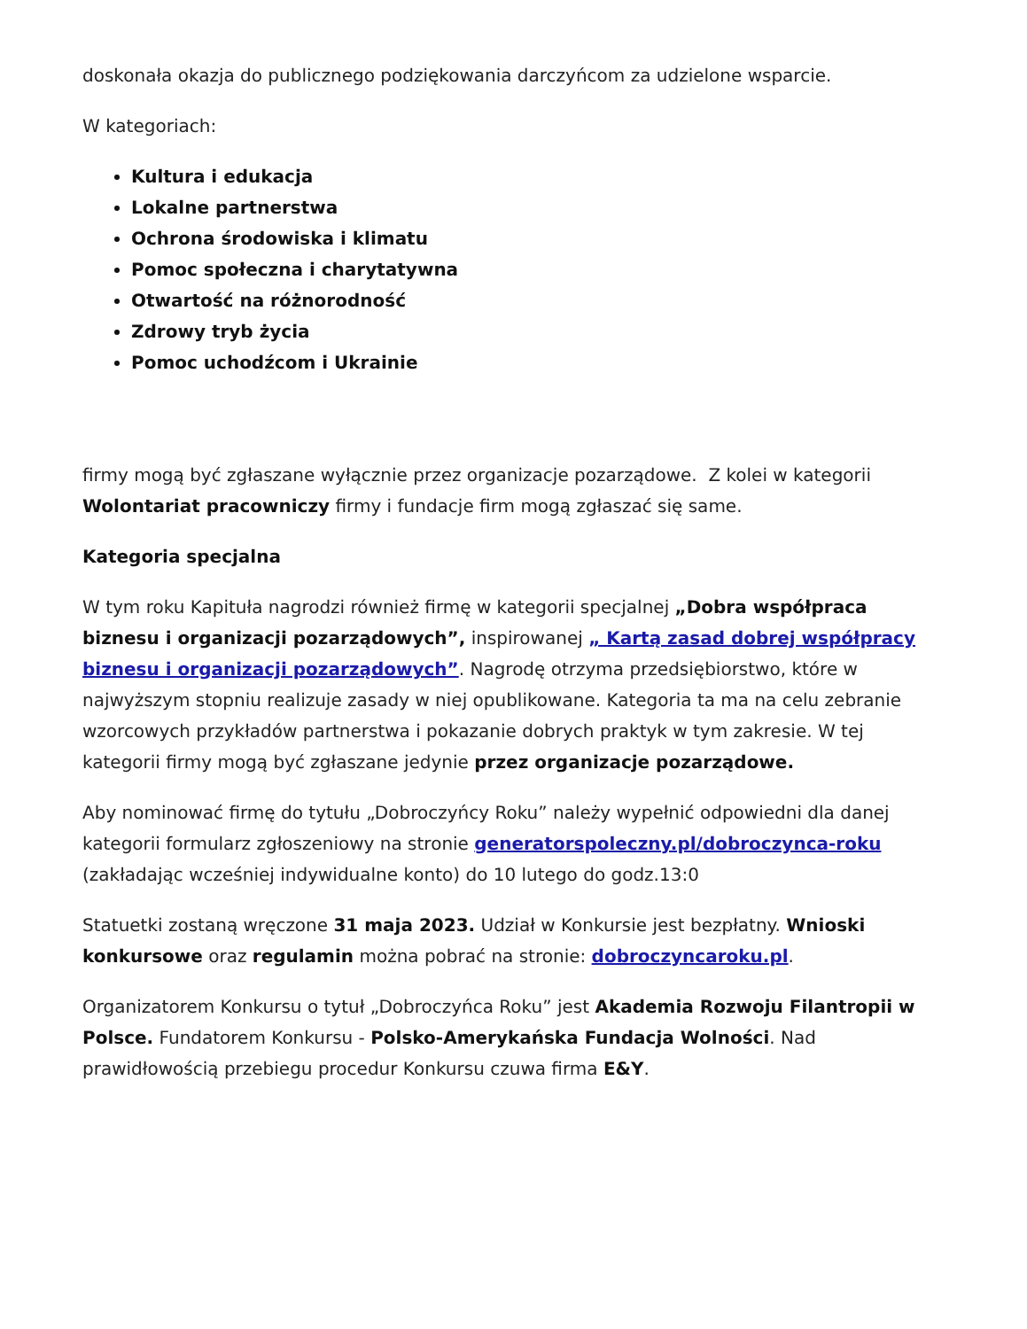doskonała okazja do publicznego podziękowania darczyńcom za udzielone wsparcie.
W kategoriach:
Kultura i edukacja
Lokalne partnerstwa
Ochrona środowiska i klimatu
Pomoc społeczna i charytatywna
Otwartość na różnorodność
Zdrowy tryb życia
Pomoc uchodźcom i Ukrainie
firmy mogą być zgłaszane wyłącznie przez organizacje pozarządowe. Z kolei w kategorii Wolontariat pracowniczy firmy i fundacje firm mogą zgłaszać się same.
Kategoria specjalna
W tym roku Kapituła nagrodzi również firmę w kategorii specjalnej „Dobra współpraca biznesu i organizacji pozarządowych”, inspirowanej „ Kartą zasad dobrej współpracy biznesu i organizacji pozarządowych”. Nagrodę otrzyma przedsiębiorstwo, które w najwyższym stopniu realizuje zasady w niej opublikowane. Kategoria ta ma na celu zebranie wzorcowych przykładów partnerstwa i pokazanie dobrych praktyk w tym zakresie. W tej kategorii firmy mogą być zgłaszane jedynie przez organizacje pozarządowe.
Aby nominować firmę do tytułu „Dobroczyńcy Roku” należy wypełnić odpowiedni dla danej kategorii formularz zgłoszeniowy na stronie generatorspoleczny.pl/dobroczynca-roku (zakładając wcześniej indywidualne konto) do 10 lutego do godz.13:0
Statuetki zostaną wręczone 31 maja 2023. Udział w Konkursie jest bezpłatny. Wnioski konkursowe oraz regulamin można pobrać na stronie: dobroczyncaroku.pl.
Organizatorem Konkursu o tytuł „Dobroczyńca Roku” jest Akademia Rozwoju Filantropii w Polsce. Fundatorem Konkursu - Polsko-Amerykańska Fundacja Wolności. Nad prawidłowością przebiegu procedur Konkursu czuwa firma E&Y.